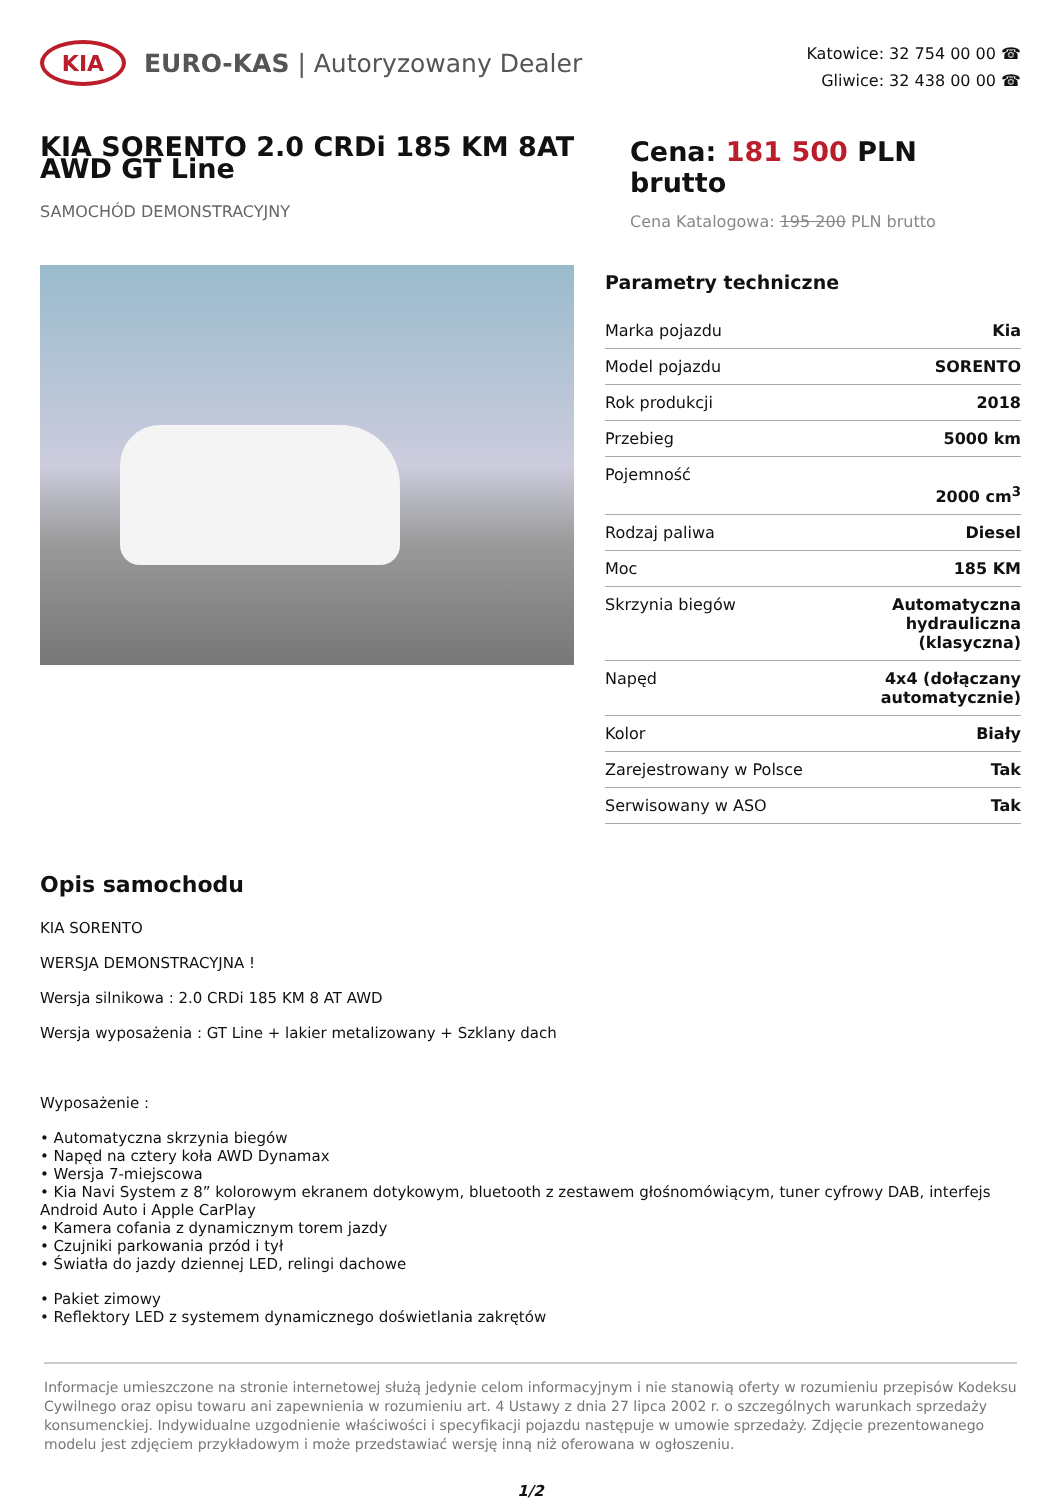KIA
EURO-KAS | Autoryzowany Dealer
Katowice: 32 754 00 00 ☎
Gliwice: 32 438 00 00 ☎
KIA SORENTO 2.0 CRDi 185 KM 8AT AWD GT Line
SAMOCHÓD DEMONSTRACYJNY
Cena: 181 500 PLN brutto
Cena Katalogowa: 195 200 PLN brutto
Parametry techniczne
| Marka pojazdu | Kia |
| Model pojazdu | SORENTO |
| Rok produkcji | 2018 |
| Przebieg | 5000 km |
| Pojemność | 2000 cm<sup>3</sup> |
| Rodzaj paliwa | Diesel |
| Moc | 185 KM |
| Skrzynia biegów | Automatyczna hydrauliczna (klasyczna) |
| Napęd | 4x4 (dołączany automatycznie) |
| Kolor | Biały |
| Zarejestrowany w Polsce | Tak |
| Serwisowany w ASO | Tak |
Opis samochodu
KIA SORENTO
WERSJA DEMONSTRACYJNA !
Wersja silnikowa : 2.0 CRDi 185 KM 8 AT AWD
Wersja wyposażenia : GT Line + lakier metalizowany + Szklany dach
Wyposażenie :
• Automatyczna skrzynia biegów
• Napęd na cztery koła AWD Dynamax
• Wersja 7-miejscowa
• Kia Navi System z 8” kolorowym ekranem dotykowym, bluetooth z zestawem głośnomówiącym, tuner cyfrowy DAB, interfejs Android Auto i Apple CarPlay
• Kamera cofania z dynamicznym torem jazdy
• Czujniki parkowania przód i tył
• Światła do jazdy dziennej LED, relingi dachowe
• Pakiet zimowy
• Reflektory LED z systemem dynamicznego doświetlania zakrętów
Informacje umieszczone na stronie internetowej służą jedynie celom informacyjnym i nie stanowią oferty w rozumieniu przepisów Kodeksu Cywilnego oraz opisu towaru ani zapewnienia w rozumieniu art. 4 Ustawy z dnia 27 lipca 2002 r. o szczególnych warunkach sprzedaży konsumenckiej. Indywidualne uzgodnienie właściwości i specyfikacji pojazdu następuje w umowie sprzedaży. Zdjęcie prezentowanego modelu jest zdjęciem przykładowym i może przedstawiać wersję inną niż oferowana w ogłoszeniu.
1/2